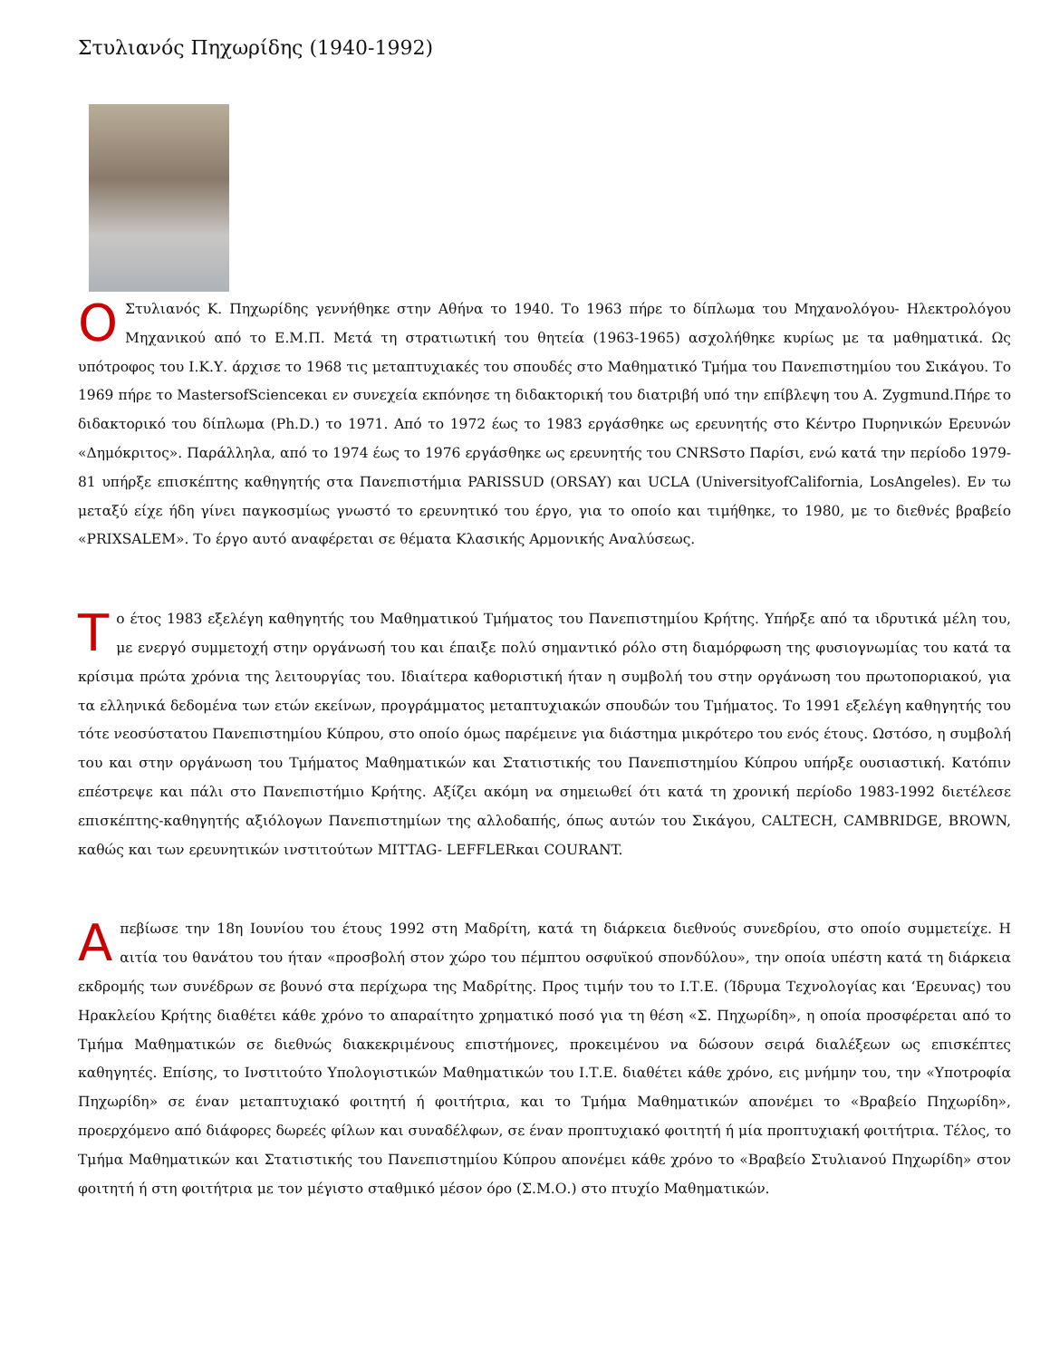Στυλιανός Πηχωρίδης (1940-1992)
ΟΣτυλιανός Κ. Πηχωρίδης γεννήθηκε στην Αθήνα το 1940. Το 1963 πήρε το δίπλωμα του Μηχανολόγου- Ηλεκτρολόγου Μηχανικού από το Ε.Μ.Π. Μετά τη στρατιωτική του θητεία (1963-1965) ασχολήθηκε κυρίως με τα μαθηματικά. Ως υπότροφος του Ι.Κ.Υ. άρχισε το 1968 τις μεταπτυχιακές του σπουδές στο Μαθηματικό Τμήμα του Πανεπιστημίου του Σικάγου. Το 1969 πήρε το MastersofScienceκαι εν συνεχεία εκπόνησε τη διδακτορική του διατριβή υπό την επίβλεψη του A. Zygmund.Πήρε το διδακτορικό του δίπλωμα (Ph.D.) το 1971. Από το 1972 έως το 1983 εργάσθηκε ως ερευνητής στο Κέντρο Πυρηνικών Ερευνών «Δημόκριτος». Παράλληλα, από το 1974 έως το 1976 εργάσθηκε ως ερευνητής του CNRSστο Παρίσι, ενώ κατά την περίοδο 1979-81 υπήρξε επισκέπτης καθηγητής στα Πανεπιστήμια PARISSUD (ORSAY) και UCLA (UniversityofCalifornia, LosAngeles). Εν τω μεταξύ είχε ήδη γίνει παγκοσμίως γνωστό το ερευνητικό του έργο, για το οποίο και τιμήθηκε, το 1980, με το διεθνές βραβείο «PRIXSALEM». Το έργο αυτό αναφέρεται σε θέματα Κλασικής Αρμονικής Αναλύσεως.
Το έτος 1983 εξελέγη καθηγητής του Μαθηματικού Τμήματος του Πανεπιστημίου Κρήτης. Υπήρξε από τα ιδρυτικά μέλη του, με ενεργό συμμετοχή στην οργάνωσή του και έπαιξε πολύ σημαντικό ρόλο στη διαμόρφωση της φυσιογνωμίας του κατά τα κρίσιμα πρώτα χρόνια της λειτουργίας του. Ιδιαίτερα καθοριστική ήταν η συμβολή του στην οργάνωση του πρωτοποριακού, για τα ελληνικά δεδομένα των ετών εκείνων, προγράμματος μεταπτυχιακών σπουδών του Τμήματος. Το 1991 εξελέγη καθηγητής του τότε νεοσύστατου Πανεπιστημίου Κύπρου, στο οποίο όμως παρέμεινε για διάστημα μικρότερο του ενός έτους. Ωστόσο, η συμβολή του και στην οργάνωση του Τμήματος Μαθηματικών και Στατιστικής του Πανεπιστημίου Κύπρου υπήρξε ουσιαστική. Κατόπιν επέστρεψε και πάλι στο Πανεπιστήμιο Κρήτης. Αξίζει ακόμη να σημειωθεί ότι κατά τη χρονική περίοδο 1983-1992 διετέλεσε επισκέπτης-καθηγητής αξιόλογων Πανεπιστημίων της αλλοδαπής, όπως αυτών του Σικάγου, CALTECH, CAMBRIDGE, BROWN, καθώς και των ερευνητικών ινστιτούτων MITTAG- LEFFLERκαι COURANT.
Απεβίωσε την 18η Ιουνίου του έτους 1992 στη Μαδρίτη, κατά τη διάρκεια διεθνούς συνεδρίου, στο οποίο συμμετείχε. Η αιτία του θανάτου του ήταν «προσβολή στον χώρο του πέμπτου οσφυϊκού σπονδύλου», την οποία υπέστη κατά τη διάρκεια εκδρομής των συνέδρων σε βουνό στα περίχωρα της Μαδρίτης. Προς τιμήν του το Ι.Τ.Ε. (Ίδρυμα Τεχνολογίας και ‘Ερευνας) του Ηρακλείου Κρήτης διαθέτει κάθε χρόνο το απαραίτητο χρηματικό ποσό για τη θέση «Σ. Πηχωρίδη», η οποία προσφέρεται από το Τμήμα Μαθηματικών σε διεθνώς διακεκριμένους επιστήμονες, προκειμένου να δώσουν σειρά διαλέξεων ως επισκέπτες καθηγητές. Επίσης, το Ινστιτούτο Υπολογιστικών Μαθηματικών του Ι.Τ.Ε. διαθέτει κάθε χρόνο, εις μνήμην του, την «Υποτροφία Πηχωρίδη» σε έναν μεταπτυχιακό φοιτητή ή φοιτήτρια, και το Τμήμα Μαθηματικών απονέμει το «Βραβείο Πηχωρίδη», προερχόμενο από διάφορες δωρεές φίλων και συναδέλφων, σε έναν προπτυχιακό φοιτητή ή μία προπτυχιακή φοιτήτρια. Τέλος, το Τμήμα Μαθηματικών και Στατιστικής του Πανεπιστημίου Κύπρου απονέμει κάθε χρόνο το «Βραβείο Στυλιανού Πηχωρίδη» στον φοιτητή ή στη φοιτήτρια με τον μέγιστο σταθμικό μέσον όρο (Σ.Μ.Ο.) στο πτυχίο Μαθηματικών.